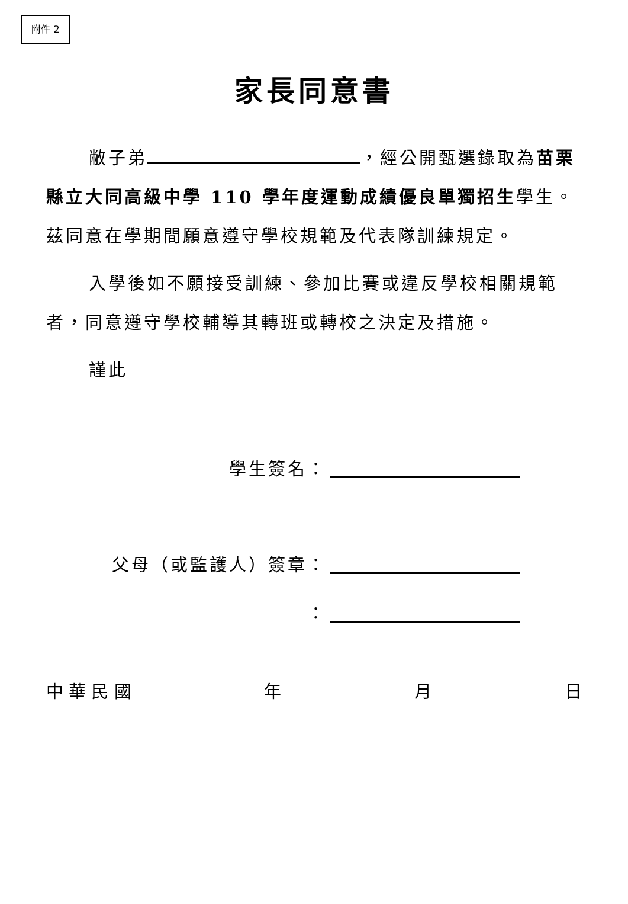附件 2
家長同意書
敝子弟 ，經公開甄選錄取為苗栗縣立大同高級中學 110 學年度運動成績優良單獨招生學生。茲同意在學期間願意遵守學校規範及代表隊訓練規定。
入學後如不願接受訓練、參加比賽或違反學校相關規範者，同意遵守學校輔導其轉班或轉校之決定及措施。
謹此
學生簽名：
父母（或監護人）簽章：
：
中 華 民 國 年 月 日